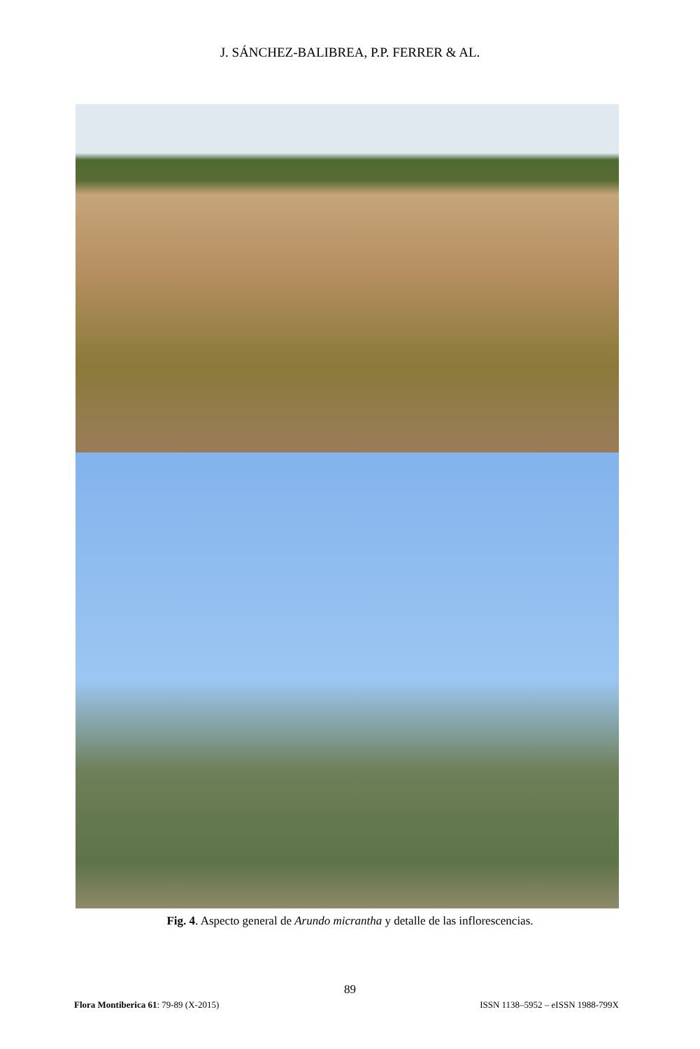J. SÁNCHEZ-BALIBREA, P.P. FERRER & AL.
Fig. 4. Aspecto general de Arundo micrantha y detalle de las inflorescencias.
89
Flora Montiberica 61: 79-89 (X-2015) ISSN 1138–5952 – eISSN 1988-799X